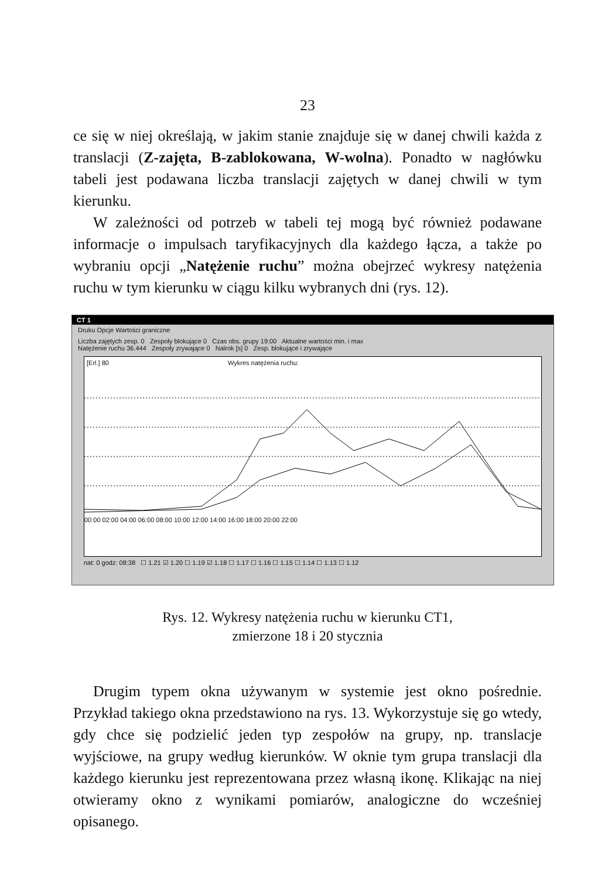23
ce się w niej określają, w jakim stanie znajduje się w danej chwili każda z translacji (Z-zajęta, B-zablokowana, W-wolna). Ponadto w nagłówku tabeli jest podawana liczba translacji zajętych w danej chwili w tym kierunku.
W zależności od potrzeb w tabeli tej mogą być również podawane informacje o impulsach taryfikacyjnych dla każdego łącza, a także po wybraniu opcji „Natężenie ruchu” można obejrzeć wykresy natężenia ruchu w tym kierunku w ciągu kilku wybranych dni (rys. 12).
CT 1
Druku Opcje Wartości graniczne
Liczba zajętych zesp. 0 Zespoły blokujące 0 Czas obs. grupy 19:00 Aktualne wartości min. i max
Natężenie ruchu 36.444 Zespoły zrywające 0 Nalrok [s] 0 Zesp. blokujące i zrywające
[Erl.] 80 Wykres natężenia ruchu:
00:00 02:00 04:00 06:00 08:00 10:00 12:00 14:00 16:00 18:00 20:00 22:00
nat: 0 godz: 08:38 ☐ 1.21 ☑ 1.20 ☐ 1.19 ☑ 1.18 ☐ 1.17 ☐ 1.16 ☐ 1.15 ☐ 1.14 ☐ 1.13 ☐ 1.12
Rys. 12. Wykresy natężenia ruchu w kierunku CT1,
zmierzone 18 i 20 stycznia
Drugim typem okna używanym w systemie jest okno pośrednie. Przykład takiego okna przedstawiono na rys. 13. Wykorzystuje się go wtedy, gdy chce się podzielić jeden typ zespołów na grupy, np. translacje wyjściowe, na grupy według kierunków. W oknie tym grupa translacji dla każdego kierunku jest reprezentowana przez własną ikonę. Klikając na niej otwieramy okno z wynikami pomiarów, analogiczne do wcześniej opisanego.